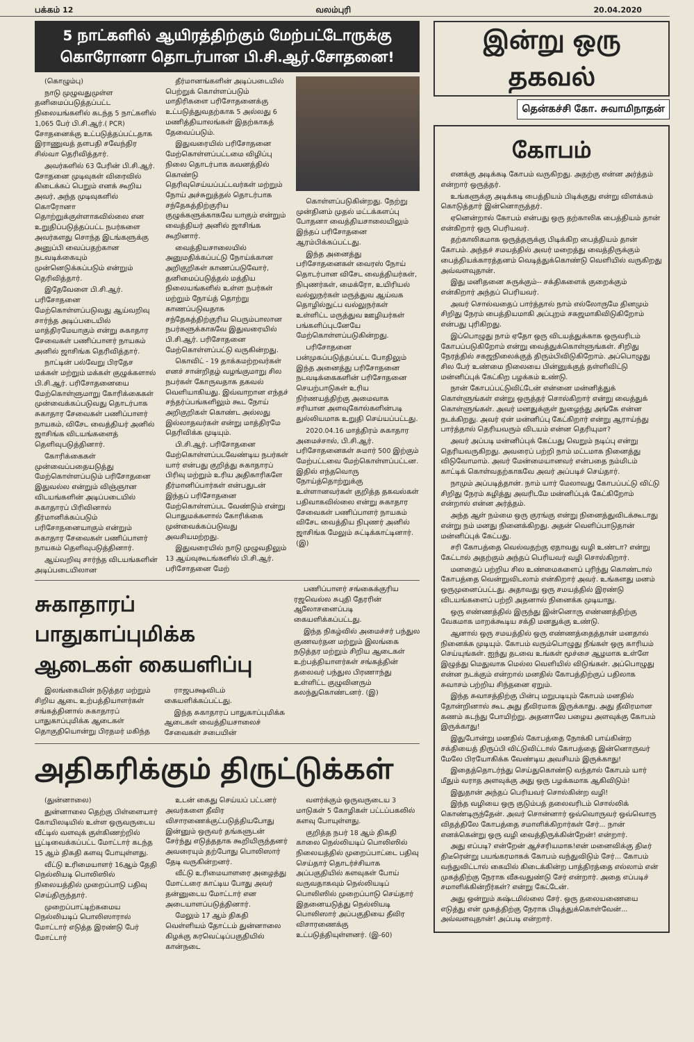பக்கம் 12 வலம்புரி 20.04.2020
5 நாட்களில் ஆயிரத்திற்கும் மேற்பட்டோருக்கு
கொரோனா தொடர்பான பி.சி.ஆர்.சோதனை!
(கொழும்பு)
நாடு முழுவதுமுள்ள தனிமைப்படுத்தப்பட்ட நிலையங்களில் கடந்த 5 நாட்களில் 1,065 பேர் பி.சி.ஆர்.( PCR) சோதனைக்கு உட்படுத்தப்பட்டதாக இராணுவத் தளபதி சவேந்திர சில்வா தெரிவித்தார்.
அவர்களில் 63 பேரின் பி.சி.ஆர். சோதனை முடிவுகள் விரைவில் கிடைக்கப் பெறும் எனக் கூறிய அவர், அந்த முடிவுகளில் கொரோனா தொற்றுக்குள்ளாகவில்லை என உறுதிப்படுத்தப்பட்ட நபர்களை அவர்களது சொந்த இடங்களுக்கு அனுப்பி வைப்பதற்கான நடவடிக்கையும் முன்னெடுக்கப்படும் என்றும் தெரிவித்தார்.
இதேவேளை பி.சி.ஆர். பரிசோதனை மேற்கொள்ளப்படுவது ஆய்வறிவு சார்ந்த அடிப்படையில் மாத்திரமேயாகும் என்று சுகாதார சேவைகள் பணிப்பாளர் நாயகம் அனில் ஜாசிங்க தெரிவித்தார்.
நாட்டின் பல்வேறு பிரதேச மக்கள் மற்றும் மக்கள் குழுக்களால் பி.சி.ஆர். பரிசோதனையை மேற்கொள்ளுமாறு கோரிக்கைகள் முன்வைக்கப்படுவது தொடர்பாக சுகாதார சேவைகள் பணிப்பாளர் நாயகம், விசேட வைத்தியர் அனில் ஜாசிங்க விடயங்களைத் தெளிவுபடுத்தினார்.
கோரிக்கைகள் முன்வைப்பதையடுத்து மேற்கொள்ளப்படும் பரிசோதனை இதுவல்ல என்றும் விஞ்ஞான விடயங்களின் அடிப்படையில் சுகாதாரப் பிரிவினால் தீர்மானிக்கப்படும் பரிசோதனையாகும் என்றும் சுகாதார சேவைகள் பணிப்பாளர் நாயகம் தெளிவுபடுத்தினார்.
ஆய்வறிவு சார்ந்த விடயங்களின் அடிப்படையிலான
தீர்மானங்களின் அடிப்படையில் பெற்றுக் கொள்ளப்படும் மாதிரிகளை பரிசோதனைக்கு உட்படுத்துவதற்காக 5 அல்லது 6 மணித்தியாலங்கள் இதற்காகத் தேவைப்படும்.
இதுவரையில் பரிசோதனை மேற்கொள்ளப்பட்டமை விழிப்பு நிலை தொடர்பாக கவனத்தில் கொண்டு தெரிவுசெய்யப்பட்டவர்கள் மற்றும் நோய் அச்சுறுத்தல் தொடர்பாக சந்தேகத்திற்குரிய குழுக்களுக்காகவே யாகும் என்றும் வைத்தியர் அனில் ஜாசிங்க கூறினார்.
வைத்தியசாலையில் அனுமதிக்கப்பட்டு நோய்க்கான அறிகுறிகள் காணப்படுவோர், தனிமைப்படுத்தல் மத்திய நிலையங்களில் உள்ள நபர்கள் மற்றும் நோய்த் தொற்று காணப்படுவதாக சந்தேகத்திற்குரிய பெரும்பாலான நபர்களுக்காகவே இதுவரையில் பி.சி.ஆர். பரிசோதனை மேற்கொள்ளப்பட்டு வருகின்றது.
கொவிட் - 19 தாக்கமற்றவர்கள் எனச் சான்றிதழ் வழங்குமாறு சில நபர்கள் கோருவதாக தகவல் வெளியாகியது. இவ்வாறான எந்தச் சந்தர்ப்பங்களிலும் கூட நோய் அறிகுறிகள் கொண்ட அல்லது இல்லாதவர்கள் என்று மாத்திரமே தெரிவிக்க முடியும்.
பி.சி.ஆர். பரிசோதனை மேற்கொள்ளப்படவேண்டிய நபர்கள் யார் என்பது குறித்து சுகாதாரப் பிரிவு மற்றும் உரிய அதிகாரிகளே தீர்மானிப்பார்கள் என்பதுடன் இந்தப் பரிசோதனை மேற்கொள்ளப்பட வேண்டும் என்று பொதுமக்களால் கோரிக்கை முன்வைக்கப்படுவது அவசியமற்றது.
இதுவரையில் நாடு முழுவதிலும் 13 ஆய்வுகூடங்களில் பி.சி.ஆர். பரிசோதனை மேற்
கொள்ளப்படுகின்றது. நேற்று முன்தினம் முதல் மட்டக்களப்பு போதனா வைத்தியசாலையிலும் இந்தப் பரிசோதனை ஆரம்பிக்கப்பட்டது.
இந்த அனைத்து பரிசோதனைகள் வைரஸ் நோய் தொடர்பான விசேட வைத்தியர்கள், நிபுணர்கள், மைக்ரோ, உயிரியல் வல்லுநர்கள் மருத்துவ ஆய்வக தொழில்நுட்ப வல்லுநர்கள் உள்ளிட்ட மருத்துவ ஊழியர்கள் பங்களிப்புடனேயே மேற்கொள்ளப்படுகின்றது.
பரிசோதனை பன்முகப்படுத்தப்பட்ட போதிலும் இந்த அனைத்து பரிசோதனை நடவடிக்கைகளின் பரிசோதனை செயற்பாடுகள் உரிய நிர்ணயத்திற்கு அமைவாக சரியான அளவுகோல்களின்படி துல்லியமாக உறுதி செய்யப்பட்டது.
2020.04.16 மாத்திரம் சுகாதார அமைச்சால், பி.சி.ஆர். பரிசோதனைகள் சுமார் 500 இற்கும் மேற்பட்டவை மேற்கொள்ளப்பட்டன. இதில் எந்தவொரு நோய்த்தொற்றுக்கு உள்ளானவர்கள் குறித்த தகவல்கள் பதிவாகவில்லை என்று சுகாதார சேவைகள் பணிப்பாளர் நாயகம் விசேட வைத்திய நிபுணர் அனில் ஜாசிங்க மேலும் சுட்டிக்காட்டினார். (இ)
சுகாதாரப் பாதுகாப்புமிக்க
ஆடைகள் கையளிப்பு
இலங்கையின் நடுத்தர மற்றும் சிறிய ஆடை உற்பத்தியாளர்கள் சங்கத்தினால் சுகாதாரப் பாதுகாப்புமிக்க ஆடைகள் தொகுதியொன்று பிரதமர் மகிந்த
ராஜபக்ஷவிடம் கையளிக்கப்பட்டது.
இந்த சுகாதாரப் பாதுகாப்புமிக்க ஆடைகள் வைத்தியசாலைச் சேவைகள் சபையின்
பணிப்பாளர் சங்கைக்குரிய ரஜவெல்ல சுபுதி தேரரின் ஆலோசனைப்படி கையளிக்கப்பட்டது.
இந்த நிகழ்வில் அமைச்சர் பந்துல குணவர்தன மற்றும் இலங்கை நடுத்தர மற்றும் சிறிய ஆடைகள் உற்பத்தியாளர்கள் சங்கத்தின் தலைவர் பந்துல பிரணாந்து உள்ளிட்ட குழுவினரும் கலந்துகொண்டனர். (இ)
அதிகரிக்கும் திருட்டுக்கள்
(துன்னாலை)
துன்னாலை தெற்கு பிள்ளையார் கோயிலடியில் உள்ள ஒருவருடைய வீட்டில் வளவுக் குள்கிணற்றில் பூட்டிவைக்கப்பட்ட மோட்டார் கடந்த 15 ஆம் திகதி களவு போயுள்ளது.
வீட்டு உரிமையாளர் 16ஆம் தேதி நெல்லியடி பொலிஸில் நிலையத்தில் முறைப்பாடு பதிவு செய்திருந்தார்.
முறைப்பாட்டிற்கமைய நெல்லியடிப் பொலிஸாரால் மோட்டார் எடுத்த இரண்டு பேர் மோட்டார்
உடன் கைது செய்யப் பட்டனர் அவர்களை தீவிர விசாரணைக்குட்படுத்தியபோது இன்னும் ஒருவர் தங்களுடன் சேர்ந்து எடுத்ததாக கூறியிருந்தனர் அவரையும் தற்போது பொலிஸார் தேடி வருகின்றனர்.
வீட்டு உரிமையாளரை அழைத்து மோட்டரை காட்டிய போது அவர் தன்னுடைய மோட்டார் என அடையாளப்படுத்தினார்.
மேலும் 17 ஆம் திகதி வெள்ளியம் தோட்டம் துன்னாலை கிழக்கு கரவெட்டிப்பகுதியில் கான்நடை
வளர்க்கும் ஒருவருடைய 3 மாடுகள் 5 கோழிகள் பட்டப்பகலில் களவு போயுள்ளது.
குறித்த நபர் 18 ஆம் திகதி காலை நெல்லியடிப் பொலிஸில் நிலையத்தில் முறைப்பாட்டை பதிவு செய்தார் தொடர்ச்சியாக அப்பகுதியில் களவுகள் போய் வருவதாகவும் நெல்லியடிப் பொலிஸில் முறைப்பாடு செய்தார் இதனையடுத்து நெல்லியடி பொலிஸார் அப்பகுதியை தீவிர விசாரணைக்கு உட்படுத்தியுள்ளனர். (இ-60)
இன்று ஒரு தகவல்
தென்கச்சி கோ. சுவாமிநாதன்
கோபம்
எனக்கு அடிக்கடி கோபம் வருகிறது. அதற்கு என்ன அர்த்தம் என்றார் ஒருத்தர்.
உங்களுக்கு அடிக்கடி பைத்தியம் பிடிக்குது என்று விளக்கம் கொடுத்தார் இன்னொருத்தர்.
ஏனென்றால் கோபம் என்பது ஒரு தற்காலிக பைத்தியம் தான் என்கிறார் ஒரு பெரியவர்.
தற்காலிகமாக ஒருத்தருக்கு பிடிக்கிற பைத்தியம் தான் கோபம். அந்தச் சமயத்தில் அவர் மறைத்து வைத்திருக்கும் பைத்தியக்காரத்தனம் வெடித்துக்கொண்டு வெளியில் வருகிறது அவ்வளவுதான்.
இது மனிதனை சுருக்கும்-- சக்திகளைக் குறைக்கும் என்கிறார் அந்தப் பெரியவர்.
அவர் சொல்வதைப் பார்த்தால் நாம் எல்லோருமே தினமும் சிறிது நேரம் பைத்தியமாகி அப்புறம் சகஜமாகிவிடுகிறோம் என்பது புரிகிறது.
இப்பொழுது நாம் ஏதோ ஒரு விடயத்துக்காக ஒருவரிடம் கோபப்படுகிறோம் என்று வைத்துக்கொள்ளுங்கள். சிறிது நேரத்தில் சகஜநிலைக்குத் திரும்பிவிடுகிறோம். அப்பொழுது சில பேர் உண்மை நிலையை பின்னுக்குத் தள்ளிவிட்டு மன்னிப்புக் கேட்கிற பழக்கம் உண்டு.
நான் கோபப்பட்டுவிட்டேன் என்னை மன்னித்துக் கொள்ளுங்கள் என்று ஒருத்தர் சொல்கிறார் என்று வைத்துக் கொள்ளுங்கள். அவர் மனதுக்குள் நுழைந்து அங்கே என்ன நடக்கிறது. அவர் ஏன் மன்னிப்பு கேட்கிறார் என்று ஆராய்ந்து பார்த்தால் தெரியவரும் விடயம் என்ன தெரியுமா?
அவர் அப்படி மன்னிப்புக் கேட்பது வெறும் நடிப்பு என்று தெரியவருகிறது. அவரைப் பற்றி நாம் மட்டமாக நினைத்து விடுவோமாம். அவர் மேன்மையானவர் என்பதை நம்மிடம் காட்டிக் கொள்வதற்காகவே அவர் அப்படிச் செய்தார்.
நாமும் அப்படித்தான். நாம் யார் மேலாவது கோபப்பட்டு விட்டு சிறிது நேரம் கழித்து அவரிடமே மன்னிப்புக் கேட்கிறோம் என்றால் என்ன அர்த்தம்.
அந்த ஆள் நம்மை ஒரு குரங்கு என்று நினைத்துவிடக்கூடாது என்று நம் மனது நினைக்கிறது. அதன் வெளிப்பாடுதான் மன்னிப்புக் கேட்பது.
சரி கோபத்தை வெல்வதற்கு ஏதாவது வழி உண்டா? என்று கேட்டால் அதற்கும் அந்தப் பெரியவர் வழி சொல்கிறார்.
மனதைப் பற்றிய சில உண்மைகளைப் புரிந்து கொண்டால் கோபத்தை வென்றுவிடலாம் என்கிறார் அவர். உங்களது மனம் ஒருமுனைப்பட்டது. அதாவது ஒரு சமயத்தில் இரண்டு விடயங்களைப் பற்றி அதனால் நினைக்க முடியாது.
ஒரு எண்ணத்தில் இருந்து இன்னொரு எண்ணத்திற்கு வேகமாக மாறக்கூடிய சக்தி மனதுக்கு உண்டு.
ஆனால் ஒரு சமயத்தில் ஒரு எண்ணத்தைத்தான் மனதால் நினைக்க முடியும். கோபம் வரும்பொழுது நீங்கள் ஒரு காரியம் செய்யுங்கள். ஐந்து தடவை உங்கள் மூச்சை ஆழமாக உள்ளே இழுத்து மெதுவாக மெல்ல வெளியில் விடுங்கள். அப்பொழுது என்ன நடக்கும் என்றால் மனதில் கோபத்திற்குப் பதிலாக சுவாசம் பற்றிய சிந்தனை ஏறும்.
இந்த சுவாசத்திற்கு பின்பு மறுபடியும் கோபம் மனதில் தோன்றினால் கூட அது தீவிரமாக இருக்காது. அது தீவிரமான கணம் கடந்து போயிற்று. அதனாலே பழைய அளவுக்கு கோபம் இருக்காது!
இதுபோன்று மனதில் கோபத்தை நோக்கி பாய்கின்ற சக்தியைத் திருப்பி விட்டுவிட்டால் கோபத்தை இன்னொருவர் மேலே பிரயோகிக்க வேண்டிய அவசியம் இருக்காது!
இதைத்தொடர்ந்து செய்துகொண்டு வந்தால் கோபம் யார் மீதும் வராத அளவுக்கு அது ஒரு பழக்கமாக ஆகிவிடும்!
இதுதான் அந்தப் பெரியவர் சொல்கின்ற வழி!
இந்த வழியை ஒரு குடும்பத் தலைவரிடம் சொல்லிக் கொண்டிருந்தேன். அவர் சொன்னார் ஒவ்வொருவர் ஒவ்வொரு விதத்திலே கோபத்தை சமாளிக்கிறார்கள் சேர்... நான் எனக்கென்று ஒரு வழி வைத்திருக்கின்றேன்! என்றார்.
அது எப்படி? என்றேன் ஆச்சரியமாக!என் மனைவிக்கு திடீர் திடீரென்று பயங்கரமாகக் கோபம் வந்துவிடும் சேர்... கோபம் வந்துவிட்டால் கையில் கிடைக்கின்ற பாத்திரத்தை எல்லாம் என் முகத்திற்கு நேராக வீசுவதுண்டு சேர் என்றார். அதை எப்படிச் சமாளிக்கின்றீர்கள்? என்று கேட்டேன்.
அது ஒன்றும் கஷ்டமில்லை சேர். ஒரு தலையணையை எடுத்து என் முகத்திற்கு நேராக பிடித்துக்கொள்வேன்... அவ்வளவுதான்! அப்படி என்றார்.